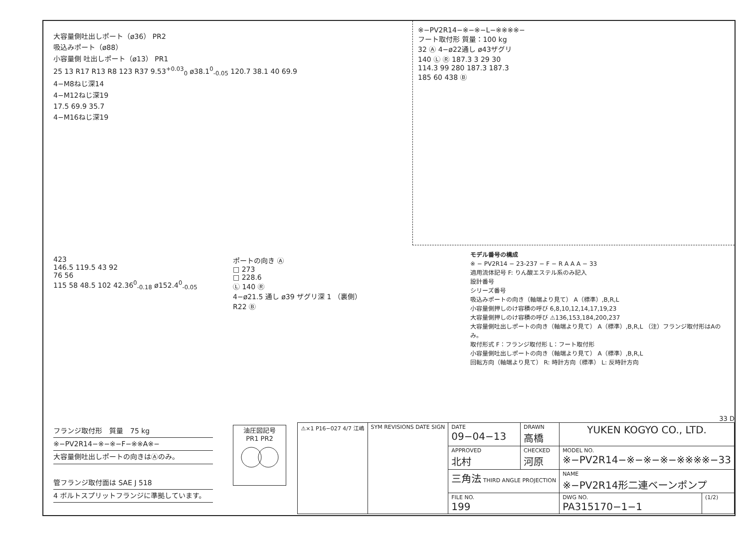大容量側吐出しポート（ø36） PR2
吸込みポート（ø88）
小容量側 吐出しポート（ø13） PR1
25 13 R17 R13 R8 123 R37 9.53<sup>+0.03</sup><sub>0</sub> ø38.1<sup>0</sup><sub>-0.05</sub> 120.7 38.1 40 69.9
4−M8ねじ深14
4−M12ねじ深19
17.5 69.9 35.7
4−M16ねじ深19
※−PV2R14−※−※−L−※※※※−
フート取付形 質量：100 kg
32 Ⓐ 4−ø22通し ø43ザグリ
140 Ⓛ Ⓡ 187.3 3 29 30
114.3 99 280 187.3 187.3
185 60 438 Ⓑ
423
146.5 119.5 43 92
76 56
115 58 48.5 102 42.36<sup>0</sup><sub>-0.18</sub> ø152.4<sup>0</sup><sub>-0.05</sub>
ポートの向き Ⓐ
□ 273
□ 228.6
Ⓛ 140 Ⓡ
4−ø21.5 通し ø39 ザグリ深 1 （裏側）
R22 Ⓑ
モデル番号の構成
※ − PV2R14 − 23-237 − F − R A A A − 33
適用流体記号 F: りん酸エステル系のみ記入
設計番号
シリーズ番号
吸込みポートの向き（軸端より見て） A（標準）,B,R,L
小容量側押しのけ容積の呼び 6,8,10,12,14,17,19,23
大容量側押しのけ容積の呼び ⚠136,153,184,200,237
大容量側吐出しポートの向き（軸端より見て） A（標準）,B,R,L （注）フランジ取付形はAのみ。
取付形式 F：フランジ取付形 L：フート取付形
小容量側吐出しポートの向き（軸端より見て） A（標準）,B,R,L
回転方向（軸端より見て） R: 時計方向（標準） L: 反時計方向
フランジ取付形　質量　75 kg
※−PV2R14−※−※−F−※※A※−
大容量側吐出しポートの向きはⒶのみ。
管フランジ取付面は SAE J 518
4 ボルトスプリットフランジに準拠しています。
油圧図記号
PR1 PR2
33 D
| ⚠×1 P16−027 4/7 江嶋 | SYM REVISIONS DATE SIGN | DATE 09−04−13 | DRAWN 高橋 | YUKEN KOGYO CO., LTD. | |
| | | APPROVED 北村 | CHECKED 河原 | MODEL NO. ※−PV2R14−※−※−※−※※※※−33 | |
| | | 三角法 THIRD ANGLE PROJECTION | | NAME ※−PV2R14形二連ベーンポンプ | |
| | | FILE NO. 199 | | DWG NO. PA315170−1−1 | (1/2) |